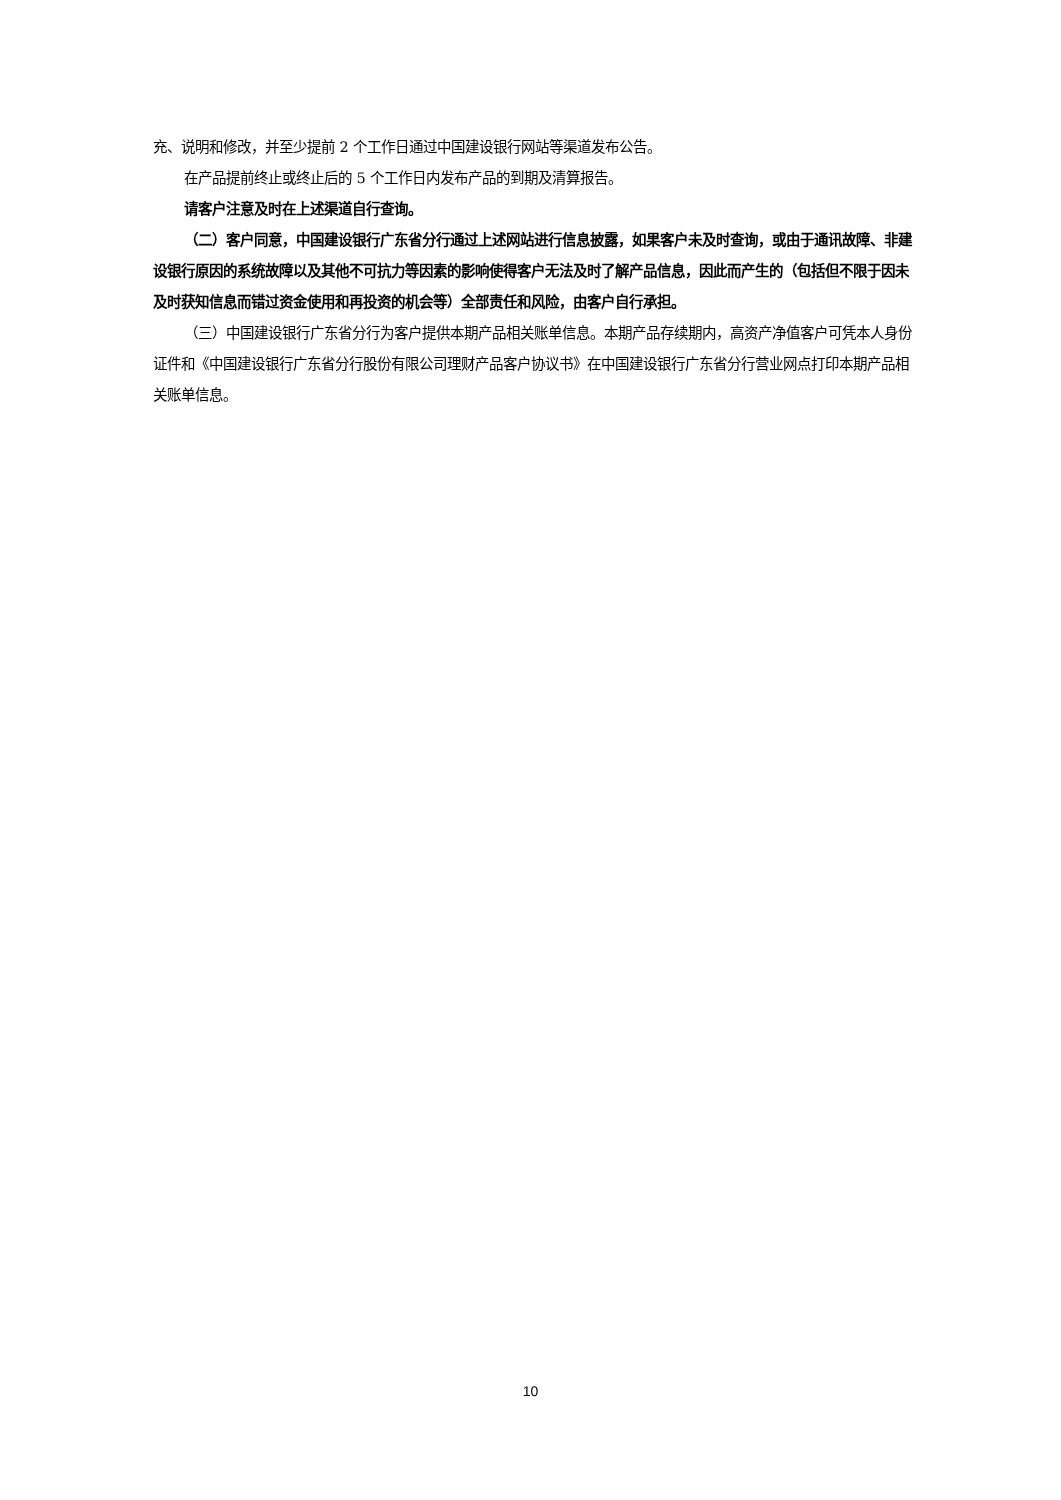充、说明和修改，并至少提前 2 个工作日通过中国建设银行网站等渠道发布公告。
在产品提前终止或终止后的 5 个工作日内发布产品的到期及清算报告。
请客户注意及时在上述渠道自行查询。
（二）客户同意，中国建设银行广东省分行通过上述网站进行信息披露，如果客户未及时查询，或由于通讯故障、非建设银行原因的系统故障以及其他不可抗力等因素的影响使得客户无法及时了解产品信息，因此而产生的（包括但不限于因未及时获知信息而错过资金使用和再投资的机会等）全部责任和风险，由客户自行承担。
（三）中国建设银行广东省分行为客户提供本期产品相关账单信息。本期产品存续期内，高资产净值客户可凭本人身份证件和《中国建设银行广东省分行股份有限公司理财产品客户协议书》在中国建设银行广东省分行营业网点打印本期产品相关账单信息。
10